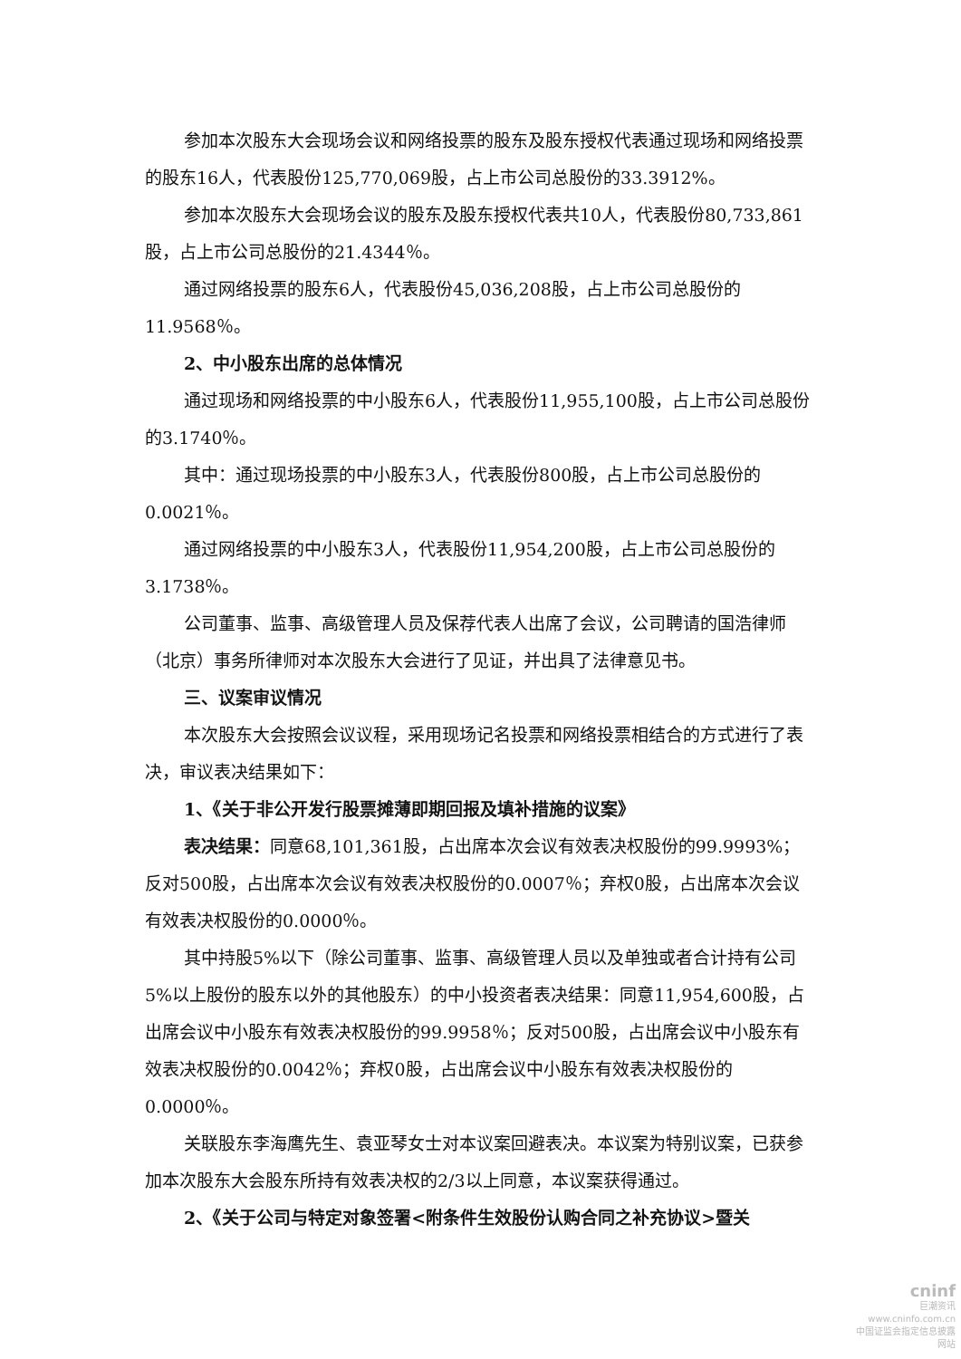参加本次股东大会现场会议和网络投票的股东及股东授权代表通过现场和网络投票的股东16人，代表股份125,770,069股，占上市公司总股份的33.3912%。
参加本次股东大会现场会议的股东及股东授权代表共10人，代表股份80,733,861股，占上市公司总股份的21.4344％。
通过网络投票的股东6人，代表股份45,036,208股，占上市公司总股份的11.9568％。
2、中小股东出席的总体情况
通过现场和网络投票的中小股东6人，代表股份11,955,100股，占上市公司总股份的3.1740％。
其中：通过现场投票的中小股东3人，代表股份800股，占上市公司总股份的0.0021％。
通过网络投票的中小股东3人，代表股份11,954,200股，占上市公司总股份的3.1738％。
公司董事、监事、高级管理人员及保荐代表人出席了会议，公司聘请的国浩律师（北京）事务所律师对本次股东大会进行了见证，并出具了法律意见书。
三、议案审议情况
本次股东大会按照会议议程，采用现场记名投票和网络投票相结合的方式进行了表决，审议表决结果如下：
1、《关于非公开发行股票摊薄即期回报及填补措施的议案》
表决结果：同意68,101,361股，占出席本次会议有效表决权股份的99.9993%；反对500股，占出席本次会议有效表决权股份的0.0007％；弃权0股，占出席本次会议有效表决权股份的0.0000％。
其中持股5%以下（除公司董事、监事、高级管理人员以及单独或者合计持有公司5%以上股份的股东以外的其他股东）的中小投资者表决结果：同意11,954,600股，占出席会议中小股东有效表决权股份的99.9958％；反对500股，占出席会议中小股东有效表决权股份的0.0042％；弃权0股，占出席会议中小股东有效表决权股份的0.0000％。
关联股东李海鹰先生、袁亚琴女士对本议案回避表决。本议案为特别议案，已获参加本次股东大会股东所持有效表决权的2/3以上同意，本议案获得通过。
2、《关于公司与特定对象签署<附条件生效股份认购合同之补充协议>暨关
cninf
巨潮资讯
www.cninfo.com.cn
中国证监会指定信息披露网站